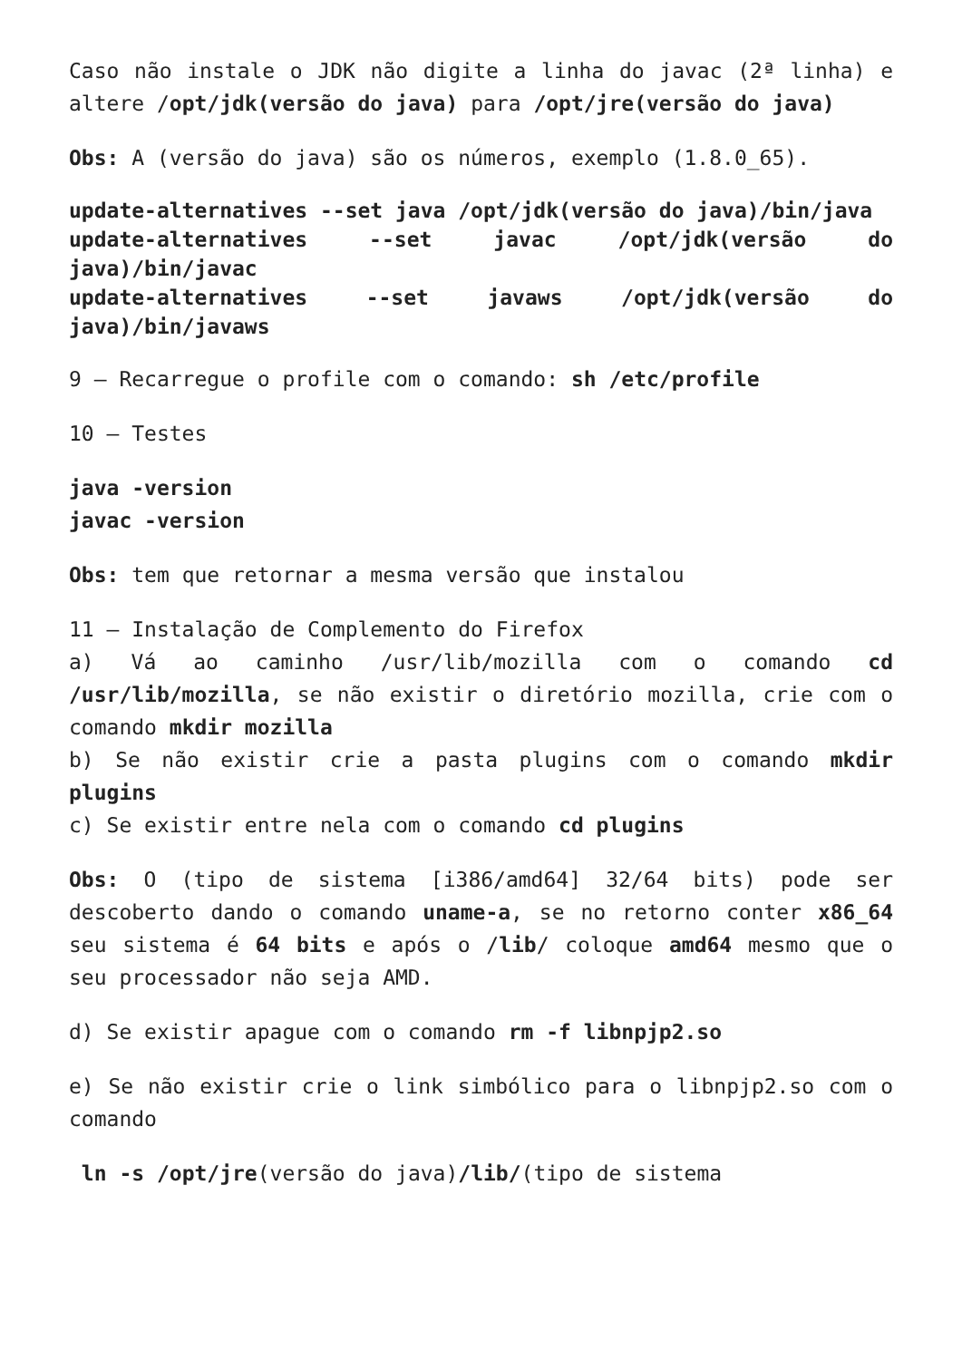Caso não instale o JDK não digite a linha do javac (2ª linha) e altere /opt/jdk(versão do java) para /opt/jre(versão do java)
Obs: A (versão do java) são os números, exemplo (1.8.0_65).
update-alternatives --set java /opt/jdk(versão do java)/bin/java
update-alternatives --set javac /opt/jdk(versão do java)/bin/javac
update-alternatives --set javaws /opt/jdk(versão do java)/bin/javaws
9 – Recarregue o profile com o comando: sh /etc/profile
10 – Testes
java -version
javac -version
Obs: tem que retornar a mesma versão que instalou
11 – Instalação de Complemento do Firefox
a) Vá ao caminho /usr/lib/mozilla com o comando cd /usr/lib/mozilla, se não existir o diretório mozilla, crie com o comando mkdir mozilla
b) Se não existir crie a pasta plugins com o comando mkdir plugins
c) Se existir entre nela com o comando cd plugins
Obs: O (tipo de sistema [i386/amd64] 32/64 bits) pode ser descoberto dando o comando uname-a, se no retorno conter x86_64 seu sistema é 64 bits e após o /lib/ coloque amd64 mesmo que o seu processador não seja AMD.
d) Se existir apague com o comando rm -f libnpjp2.so
e) Se não existir crie o link simbólico para o libnpjp2.so com o comando
ln -s /opt/jre(versão do java)/lib/(tipo de sistema